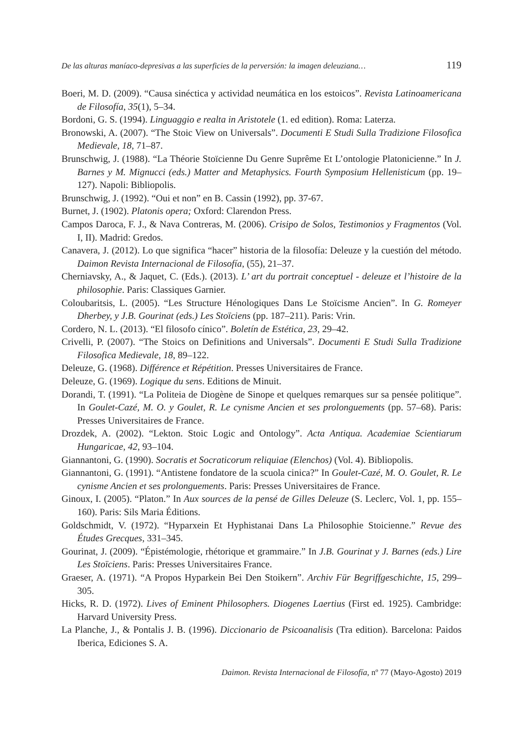De las alturas maníaco-depresivas a las superficies de la perversión: la imagen deleuziana… 119
Boeri, M. D. (2009). “Causa sinéctica y actividad neumática en los estoicos”. Revista Latinoamericana de Filosofía, 35(1), 5–34.
Bordoni, G. S. (1994). Linguaggio e realta in Aristotele (1. ed edition). Roma: Laterza.
Bronowski, A. (2007). “The Stoic View on Universals”. Documenti E Studi Sulla Tradizione Filosofica Medievale, 18, 71–87.
Brunschwig, J. (1988). “La Théorie Stoïcienne Du Genre Suprême Et L’ontologie Platonicienne.” In J. Barnes y M. Mignucci (eds.) Matter and Metaphysics. Fourth Symposium Hellenisticum (pp. 19–127). Napoli: Bibliopolis.
Brunschwig, J. (1992). “Oui et non” en B. Cassin (1992), pp. 37-67.
Burnet, J. (1902). Platonis opera; Oxford: Clarendon Press.
Campos Daroca, F. J., & Nava Contreras, M. (2006). Crisipo de Solos, Testimonios y Fragmentos (Vol. I, II). Madrid: Gredos.
Canavera, J. (2012). Lo que significa “hacer” historia de la filosofía: Deleuze y la cuestión del método. Daimon Revista Internacional de Filosofía, (55), 21–37.
Cherniavsky, A., & Jaquet, C. (Eds.). (2013). L’ art du portrait conceptuel - deleuze et l’histoire de la philosophie. Paris: Classiques Garnier.
Coloubaritsis, L. (2005). “Les Structure Hénologiques Dans Le Stoïcisme Ancien”. In G. Romeyer Dherbey, y J.B. Gourinat (eds.) Les Stoïciens (pp. 187–211). Paris: Vrin.
Cordero, N. L. (2013). “El filosofo cínico”. Boletín de Estética, 23, 29–42.
Crivelli, P. (2007). “The Stoics on Definitions and Universals”. Documenti E Studi Sulla Tradizione Filosofica Medievale, 18, 89–122.
Deleuze, G. (1968). Différence et Répétition. Presses Universitaires de France.
Deleuze, G. (1969). Logique du sens. Editions de Minuit.
Dorandi, T. (1991). “La Politeia de Diogène de Sinope et quelques remarques sur sa pensée politique”. In Goulet-Cazé, M. O. y Goulet, R. Le cynisme Ancien et ses prolonguements (pp. 57–68). Paris: Presses Universitaires de France.
Drozdek, A. (2002). “Lekton. Stoic Logic and Ontology”. Acta Antiqua. Academiae Scientiarum Hungaricae, 42, 93–104.
Giannantoni, G. (1990). Socratis et Socraticorum reliquiae (Elenchos) (Vol. 4). Bibliopolis.
Giannantoni, G. (1991). “Antistene fondatore de la scuola cinica?” In Goulet-Cazé, M. O. Goulet, R. Le cynisme Ancien et ses prolonguements. Paris: Presses Universitaires de France.
Ginoux, I. (2005). “Platon.” In Aux sources de la pensé de Gilles Deleuze (S. Leclerc, Vol. 1, pp. 155–160). Paris: Sils Maria Éditions.
Goldschmidt, V. (1972). “Hyparxein Et Hyphistanai Dans La Philosophie Stoicienne.” Revue des Études Grecques, 331–345.
Gourinat, J. (2009). “Épistémologie, rhétorique et grammaire.” In J.B. Gourinat y J. Barnes (eds.) Lire Les Stoïciens. Paris: Presses Universitaires France.
Graeser, A. (1971). “A Propos Hyparkein Bei Den Stoikern”. Archiv Für Begriffgeschichte, 15, 299–305.
Hicks, R. D. (1972). Lives of Eminent Philosophers. Diogenes Laertius (First ed. 1925). Cambridge: Harvard University Press.
La Planche, J., & Pontalis J. B. (1996). Diccionario de Psicoanalisis (Tra edition). Barcelona: Paidos Iberica, Ediciones S. A.
Daimon. Revista Internacional de Filosofía, nº 77 (Mayo-Agosto) 2019